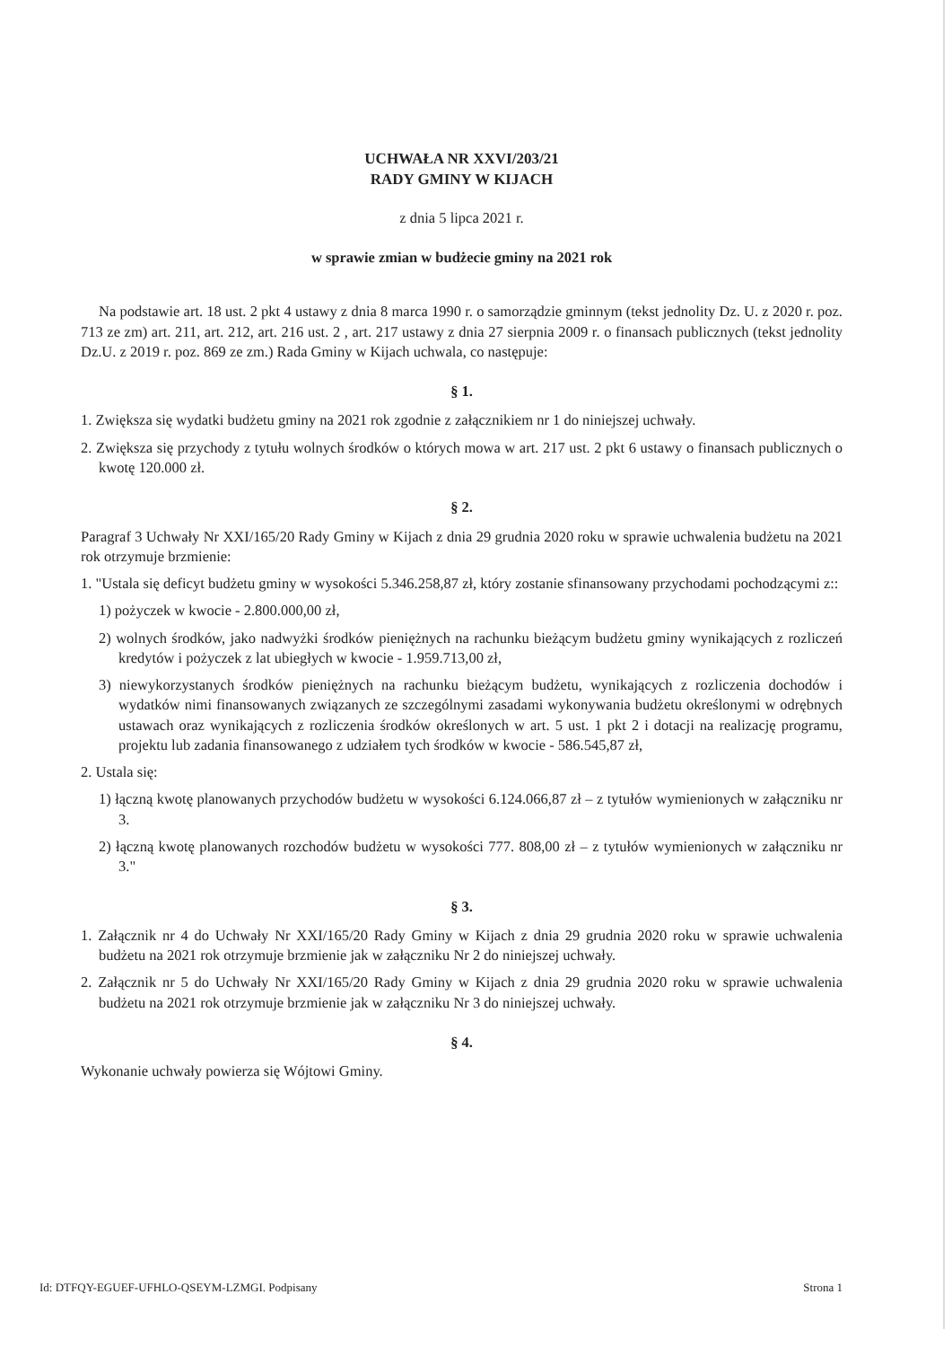UCHWAŁA NR XXVI/203/21
RADY GMINY W KIJACH
z dnia 5 lipca 2021 r.
w sprawie zmian w budżecie gminy na 2021 rok
Na podstawie art. 18 ust. 2 pkt 4 ustawy z dnia 8 marca 1990 r. o samorządzie gminnym (tekst jednolity Dz. U. z 2020 r. poz. 713 ze zm) art. 211, art. 212, art. 216 ust. 2 , art. 217 ustawy z dnia 27 sierpnia 2009 r. o finansach publicznych (tekst jednolity Dz.U. z 2019 r. poz. 869 ze zm.) Rada Gminy w Kijach uchwala, co następuje:
§ 1.
1. Zwiększa się wydatki budżetu gminy na 2021 rok zgodnie z załącznikiem nr 1 do niniejszej uchwały.
2. Zwiększa się przychody z tytułu wolnych środków o których mowa w art. 217 ust. 2 pkt 6 ustawy o finansach publicznych o kwotę 120.000 zł.
§ 2.
Paragraf 3 Uchwały Nr XXI/165/20 Rady Gminy w Kijach z dnia 29 grudnia 2020 roku w sprawie uchwalenia budżetu na 2021 rok otrzymuje brzmienie:
1. "Ustala się deficyt budżetu gminy w wysokości 5.346.258,87 zł, który zostanie sfinansowany przychodami pochodzącymi z::
1) pożyczek w kwocie - 2.800.000,00 zł,
2) wolnych środków, jako nadwyżki środków pieniężnych na rachunku bieżącym budżetu gminy wynikających z rozliczeń kredytów i pożyczek z lat ubiegłych w kwocie - 1.959.713,00 zł,
3) niewykorzystanych środków pieniężnych na rachunku bieżącym budżetu, wynikających z rozliczenia dochodów i wydatków nimi finansowanych związanych ze szczególnymi zasadami wykonywania budżetu określonymi w odrębnych ustawach oraz wynikających z rozliczenia środków określonych w art. 5 ust. 1 pkt 2 i dotacji na realizację programu, projektu lub zadania finansowanego z udziałem tych środków w kwocie - 586.545,87 zł,
2. Ustala się:
1) łączną kwotę planowanych przychodów budżetu w wysokości 6.124.066,87 zł – z tytułów wymienionych w załączniku nr 3.
2) łączną kwotę planowanych rozchodów budżetu w wysokości 777. 808,00 zł – z tytułów wymienionych w załączniku nr 3."
§ 3.
1. Załącznik nr 4 do Uchwały Nr XXI/165/20 Rady Gminy w Kijach z dnia 29 grudnia 2020 roku w sprawie uchwalenia budżetu na 2021 rok otrzymuje brzmienie jak w załączniku Nr 2 do niniejszej uchwały.
2. Załącznik nr 5 do Uchwały Nr XXI/165/20 Rady Gminy w Kijach z dnia 29 grudnia 2020 roku w sprawie uchwalenia budżetu na 2021 rok otrzymuje brzmienie jak w załączniku Nr 3 do niniejszej uchwały.
§ 4.
Wykonanie uchwały powierza się Wójtowi Gminy.
Id: DTFQY-EGUEF-UFHLO-QSEYM-LZMGI. Podpisany Strona 1